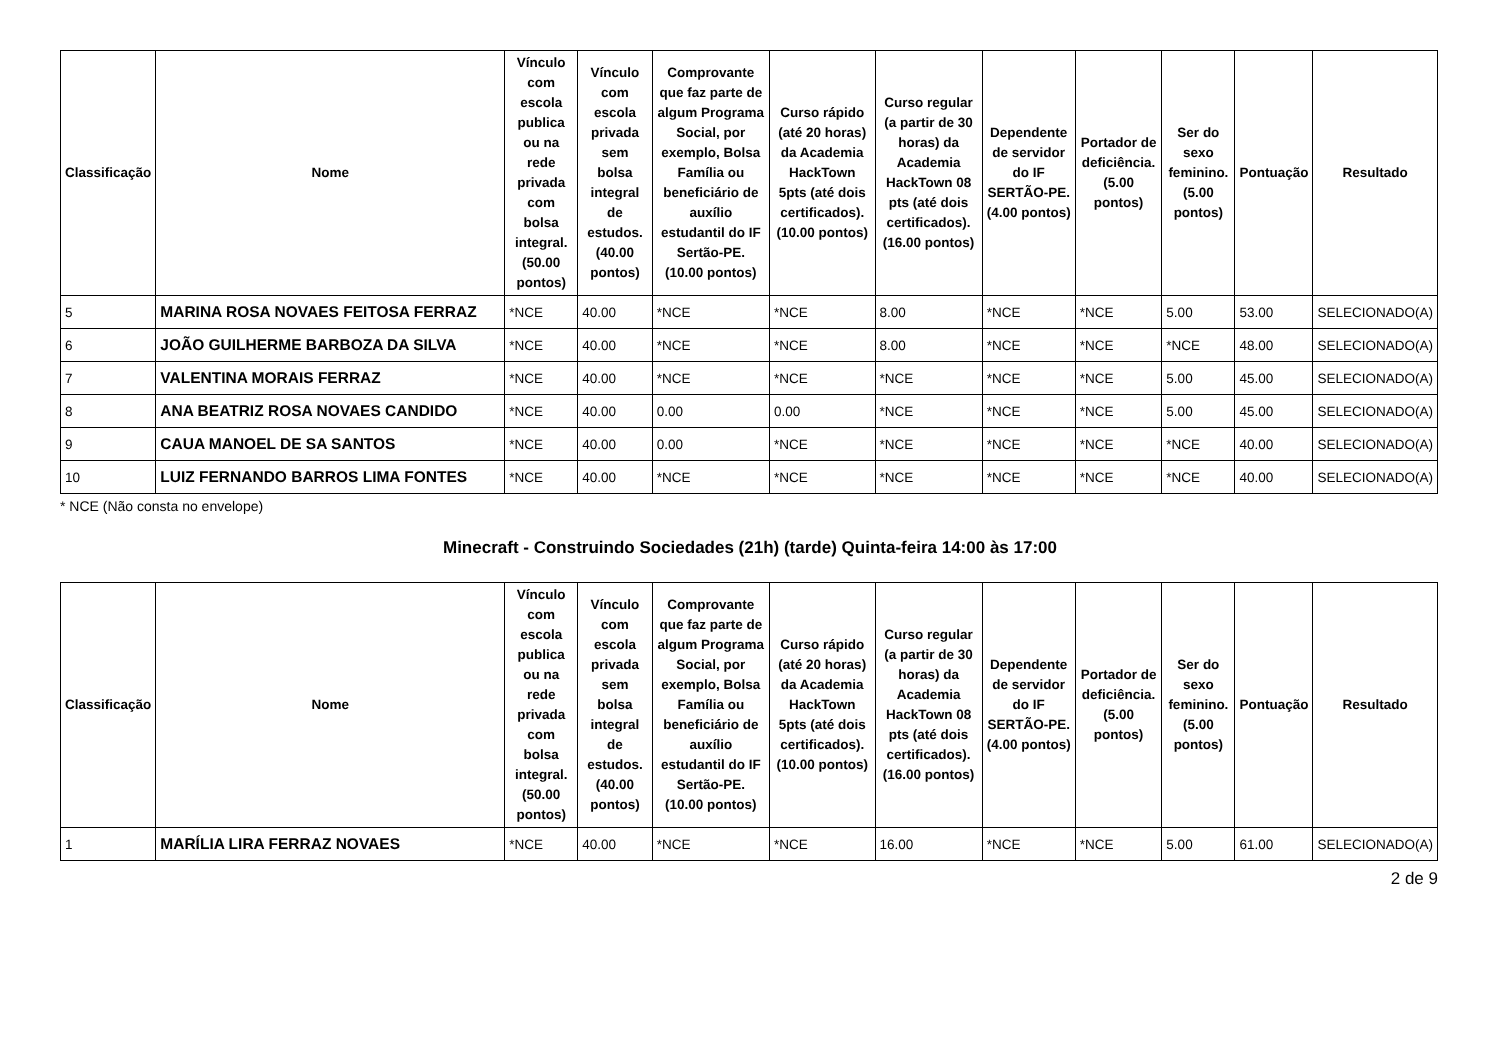| Classificação | Nome | Vínculo com escola publica ou na rede privada com bolsa integral. (50.00 pontos) | Vínculo com escola privada sem bolsa integral de estudos. (40.00 pontos) | Comprovante que faz parte de algum Programa Social, por exemplo, Bolsa Família ou beneficiário de auxílio estudantil do IF Sertão-PE. (10.00 pontos) | Curso rápido (até 20 horas) da Academia HackTown 5pts (até dois certificados). (10.00 pontos) | Curso regular (a partir de 30 horas) da Academia HackTown 08 pts (até dois certificados). (16.00 pontos) | Dependente de servidor do IF SERTÃO-PE. (4.00 pontos) | Portador de deficiência. (5.00 pontos) | Ser do sexo feminino. (5.00 pontos) | Pontuação | Resultado |
| --- | --- | --- | --- | --- | --- | --- | --- | --- | --- | --- | --- |
| 5 | MARINA ROSA NOVAES FEITOSA FERRAZ | *NCE | 40.00 | *NCE | *NCE | 8.00 | *NCE | *NCE | 5.00 | 53.00 | SELECIONADO(A) |
| 6 | JOÃO GUILHERME BARBOZA DA SILVA | *NCE | 40.00 | *NCE | *NCE | 8.00 | *NCE | *NCE | *NCE | 48.00 | SELECIONADO(A) |
| 7 | VALENTINA MORAIS FERRAZ | *NCE | 40.00 | *NCE | *NCE | *NCE | *NCE | *NCE | 5.00 | 45.00 | SELECIONADO(A) |
| 8 | ANA BEATRIZ ROSA NOVAES CANDIDO | *NCE | 40.00 | 0.00 | 0.00 | *NCE | *NCE | *NCE | 5.00 | 45.00 | SELECIONADO(A) |
| 9 | CAUA MANOEL DE SA SANTOS | *NCE | 40.00 | 0.00 | *NCE | *NCE | *NCE | *NCE | *NCE | 40.00 | SELECIONADO(A) |
| 10 | LUIZ FERNANDO BARROS LIMA FONTES | *NCE | 40.00 | *NCE | *NCE | *NCE | *NCE | *NCE | *NCE | 40.00 | SELECIONADO(A) |
* NCE (Não consta no envelope)
Minecraft - Construindo Sociedades (21h) (tarde) Quinta-feira 14:00 às 17:00
| Classificação | Nome | Vínculo com escola publica ou na rede privada com bolsa integral. (50.00 pontos) | Vínculo com escola privada sem bolsa integral de estudos. (40.00 pontos) | Comprovante que faz parte de algum Programa Social, por exemplo, Bolsa Família ou beneficiário de auxílio estudantil do IF Sertão-PE. (10.00 pontos) | Curso rápido (até 20 horas) da Academia HackTown 5pts (até dois certificados). (10.00 pontos) | Curso regular (a partir de 30 horas) da Academia HackTown 08 pts (até dois certificados). (16.00 pontos) | Dependente de servidor do IF SERTÃO-PE. (4.00 pontos) | Portador de deficiência. (5.00 pontos) | Ser do sexo feminino. (5.00 pontos) | Pontuação | Resultado |
| --- | --- | --- | --- | --- | --- | --- | --- | --- | --- | --- | --- |
| 1 | MARÍLIA LIRA FERRAZ NOVAES | *NCE | 40.00 | *NCE | *NCE | 16.00 | *NCE | *NCE | 5.00 | 61.00 | SELECIONADO(A) |
2 de 9